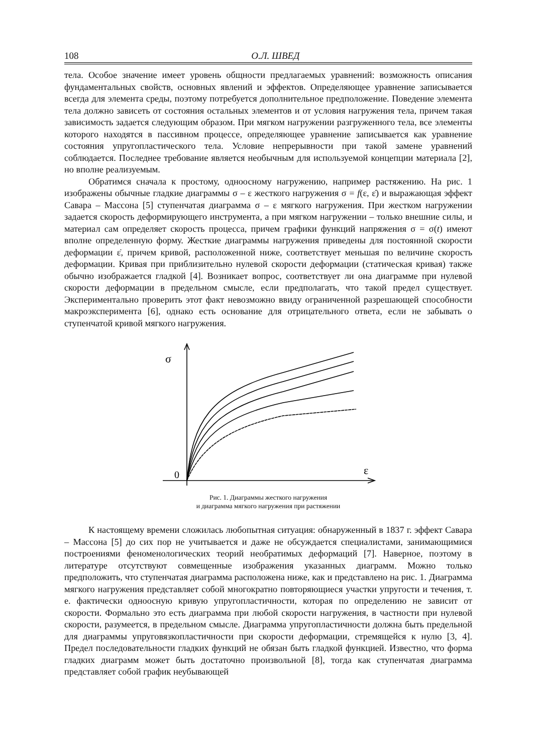108 О.Л. ШВЕД
тела. Особое значение имеет уровень общности предлагаемых уравнений: возможность описания фундаментальных свойств, основных явлений и эффектов. Определяющее уравнение записывается всегда для элемента среды, поэтому потребуется дополнительное предположение. Поведение элемента тела должно зависеть от состояния остальных элементов и от условия нагружения тела, причем такая зависимость задается следующим образом. При мягком нагружении разгруженного тела, все элементы которого находятся в пассивном процессе, определяющее уравнение записывается как уравнение состояния упругопластического тела. Условие непрерывности при такой замене уравнений соблюдается. Последнее требование является необычным для используемой концепции материала [2], но вполне реализуемым.
Обратимся сначала к простому, одноосному нагружению, например растяжению. На рис. 1 изображены обычные гладкие диаграммы σ – ε жесткого нагружения σ = f(ε, ε̇) и выражающая эффект Савара – Массона [5] ступенчатая диаграмма σ – ε мягкого нагружения. При жестком нагружении задается скорость деформирующего инструмента, а при мягком нагружении – только внешние силы, и материал сам определяет скорость процесса, причем графики функций напряжения σ = σ(t) имеют вполне определенную форму. Жесткие диаграммы нагружения приведены для постоянной скорости деформации ε̇, причем кривой, расположенной ниже, соответствует меньшая по величине скорость деформации. Кривая при приблизительно нулевой скорости деформации (статическая кривая) также обычно изображается гладкой [4]. Возникает вопрос, соответствует ли она диаграмме при нулевой скорости деформации в предельном смысле, если предполагать, что такой предел существует. Экспериментально проверить этот факт невозможно ввиду ограниченной разрешающей способности макроэксперимента [6], однако есть основание для отрицательного ответа, если не забывать о ступенчатой кривой мягкого нагружения.
σ
0
ε
Рис. 1. Диаграммы жесткого нагружения
и диаграмма мягкого нагружения при растяжении
К настоящему времени сложилась любопытная ситуация: обнаруженный в 1837 г. эффект Савара – Массона [5] до сих пор не учитывается и даже не обсуждается специалистами, занимающимися построениями феноменологических теорий необратимых деформаций [7]. Наверное, поэтому в литературе отсутствуют совмещенные изображения указанных диаграмм. Можно только предположить, что ступенчатая диаграмма расположена ниже, как и представлено на рис. 1. Диаграмма мягкого нагружения представляет собой многократно повторяющиеся участки упругости и течения, т. е. фактически одноосную кривую упругопластичности, которая по определению не зависит от скорости. Формально это есть диаграмма при любой скорости нагружения, в частности при нулевой скорости, разумеется, в предельном смысле. Диаграмма упругопластичности должна быть предельной для диаграммы упруговязкопластичности при скорости деформации, стремящейся к нулю [3, 4]. Предел последовательности гладких функций не обязан быть гладкой функцией. Известно, что форма гладких диаграмм может быть достаточно произвольной [8], тогда как ступенчатая диаграмма представляет собой график неубывающей